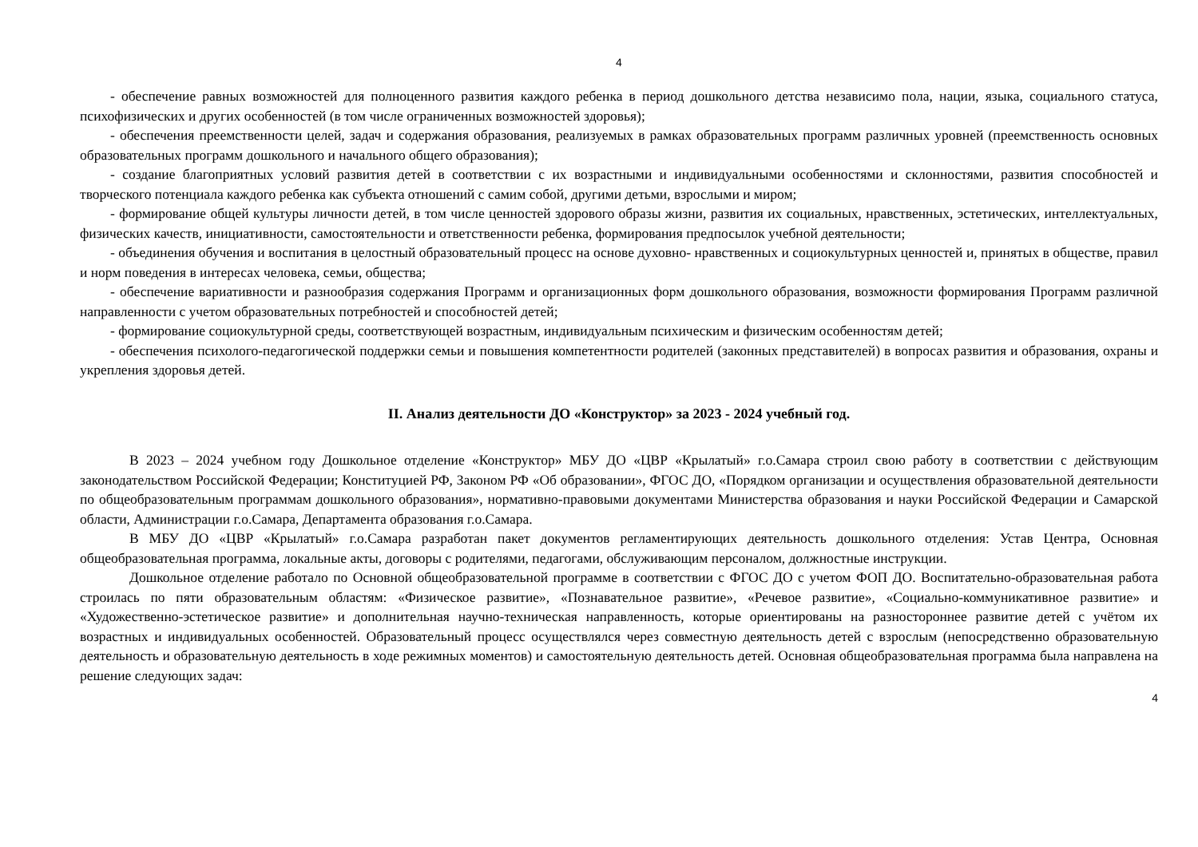4
- обеспечение равных возможностей для полноценного развития каждого ребенка в период дошкольного детства независимо пола, нации, языка, социального статуса, психофизических и других особенностей (в том числе ограниченных возможностей здоровья);
- обеспечения преемственности целей, задач и содержания образования, реализуемых в рамках образовательных программ различных уровней (преемственность основных образовательных программ дошкольного и начального общего образования);
- создание благоприятных условий развития детей в соответствии с их возрастными и индивидуальными особенностями и склонностями, развития способностей и творческого потенциала каждого ребенка как субъекта отношений с самим собой, другими детьми, взрослыми и миром;
- формирование общей культуры личности детей, в том числе ценностей здорового образы жизни, развития их социальных, нравственных, эстетических, интеллектуальных, физических качеств, инициативности, самостоятельности и ответственности ребенка, формирования предпосылок учебной деятельности;
- объединения обучения и воспитания в целостный образовательный процесс на основе духовно- нравственных и социокультурных ценностей и, принятых в обществе, правил и норм поведения в интересах человека, семьи, общества;
- обеспечение вариативности и разнообразия содержания Программ и организационных форм дошкольного образования, возможности формирования Программ различной направленности с учетом образовательных потребностей и способностей детей;
- формирование социокультурной среды, соответствующей возрастным, индивидуальным психическим и физическим особенностям детей;
- обеспечения психолого-педагогической поддержки семьи и повышения компетентности родителей (законных представителей) в вопросах развития и образования, охраны и укрепления здоровья детей.
II. Анализ деятельности ДО «Конструктор» за 2023 - 2024 учебный год.
В 2023 – 2024 учебном году Дошкольное отделение «Конструктор» МБУ ДО «ЦВР «Крылатый» г.о.Самара строил свою работу в соответствии с действующим законодательством Российской Федерации; Конституцией РФ, Законом РФ «Об образовании», ФГОС ДО, «Порядком организации и осуществления образовательной деятельности по общеобразовательным программам дошкольного образования», нормативно-правовыми документами Министерства образования и науки Российской Федерации и Самарской области, Администрации г.о.Самара, Департамента образования г.о.Самара.
В МБУ ДО «ЦВР «Крылатый» г.о.Самара разработан пакет документов регламентирующих деятельность дошкольного отделения: Устав Центра, Основная общеобразовательная программа, локальные акты, договоры с родителями, педагогами, обслуживающим персоналом, должностные инструкции.
Дошкольное отделение работало по Основной общеобразовательной программе в соответствии с ФГОС ДО с учетом ФОП ДО. Воспитательно-образовательная работа строилась по пяти образовательным областям: «Физическое развитие», «Познавательное развитие», «Речевое развитие», «Социально-коммуникативное развитие» и «Художественно-эстетическое развитие» и дополнительная научно-техническая направленность, которые ориентированы на разностороннее развитие детей с учётом их возрастных и индивидуальных особенностей. Образовательный процесс осуществлялся через совместную деятельность детей с взрослым (непосредственно образовательную деятельность и образовательную деятельность в ходе режимных моментов) и самостоятельную деятельность детей. Основная общеобразовательная программа была направлена на решение следующих задач:
4